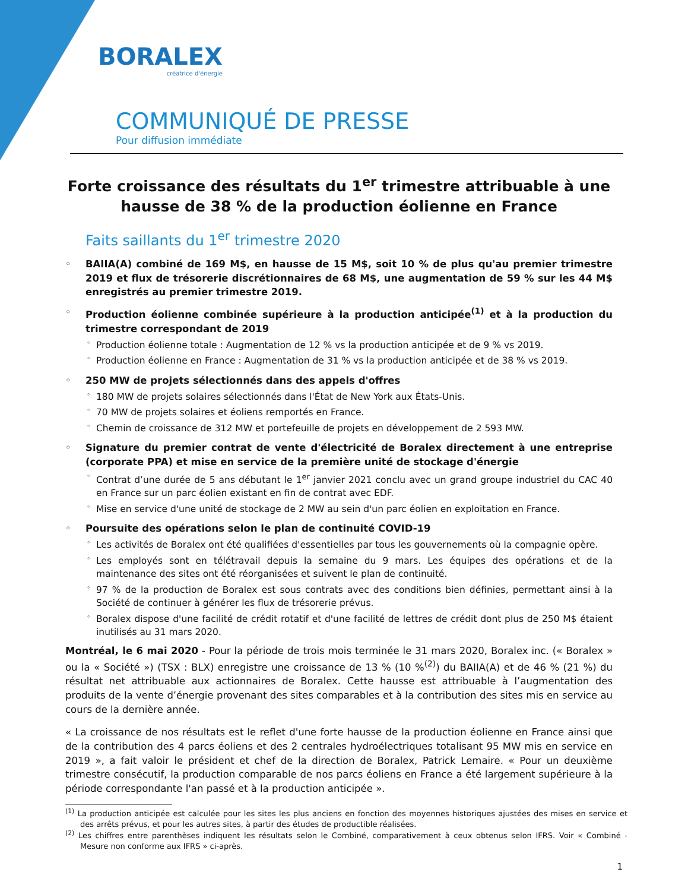BORALEX
créatrice d'énergie
COMMUNIQUÉ DE PRESSE
Pour diffusion immédiate
Forte croissance des résultats du 1<sup>er</sup> trimestre attribuable à une hausse de 38 % de la production éolienne en France
Faits saillants du 1<sup>er</sup> trimestre 2020
BAIIA(A) combiné de 169 M$, en hausse de 15 M$, soit 10 % de plus qu'au premier trimestre 2019 et flux de trésorerie discrétionnaires de 68 M$, une augmentation de 59 % sur les 44 M$ enregistrés au premier trimestre 2019.
Production éolienne combinée supérieure à la production anticipée<sup>(1)</sup> et à la production du trimestre correspondant de 2019
Production éolienne totale : Augmentation de 12 % vs la production anticipée et de 9 % vs 2019.
Production éolienne en France : Augmentation de 31 % vs la production anticipée et de 38 % vs 2019.
250 MW de projets sélectionnés dans des appels d'offres
180 MW de projets solaires sélectionnés dans l'État de New York aux États-Unis.
70 MW de projets solaires et éoliens remportés en France.
Chemin de croissance de 312 MW et portefeuille de projets en développement de 2 593 MW.
Signature du premier contrat de vente d'électricité de Boralex directement à une entreprise (corporate PPA) et mise en service de la première unité de stockage d'énergie
Contrat d’une durée de 5 ans débutant le 1<sup>er</sup> janvier 2021 conclu avec un grand groupe industriel du CAC 40 en France sur un parc éolien existant en fin de contrat avec EDF.
Mise en service d'une unité de stockage de 2 MW au sein d'un parc éolien en exploitation en France.
Poursuite des opérations selon le plan de continuité COVID-19
Les activités de Boralex ont été qualifiées d'essentielles par tous les gouvernements où la compagnie opère.
Les employés sont en télétravail depuis la semaine du 9 mars. Les équipes des opérations et de la maintenance des sites ont été réorganisées et suivent le plan de continuité.
97 % de la production de Boralex est sous contrats avec des conditions bien définies, permettant ainsi à la Société de continuer à générer les flux de trésorerie prévus.
Boralex dispose d'une facilité de crédit rotatif et d'une facilité de lettres de crédit dont plus de 250 M$ étaient inutilisés au 31 mars 2020.
Montréal, le 6 mai 2020 - Pour la période de trois mois terminée le 31 mars 2020, Boralex inc. (« Boralex » ou la « Société ») (TSX : BLX) enregistre une croissance de 13 % (10 %<sup>(2)</sup>) du BAIIA(A) et de 46 % (21 %) du résultat net attribuable aux actionnaires de Boralex. Cette hausse est attribuable à l’augmentation des produits de la vente d’énergie provenant des sites comparables et à la contribution des sites mis en service au cours de la dernière année.
« La croissance de nos résultats est le reflet d'une forte hausse de la production éolienne en France ainsi que de la contribution des 4 parcs éoliens et des 2 centrales hydroélectriques totalisant 95 MW mis en service en 2019 », a fait valoir le président et chef de la direction de Boralex, Patrick Lemaire. « Pour un deuxième trimestre consécutif, la production comparable de nos parcs éoliens en France a été largement supérieure à la période correspondante l'an passé et à la production anticipée ».
<sup>(1)</sup> La production anticipée est calculée pour les sites les plus anciens en fonction des moyennes historiques ajustées des mises en service et des arrêts prévus, et pour les autres sites, à partir des études de productible réalisées.
<sup>(2)</sup> Les chiffres entre parenthèses indiquent les résultats selon le Combiné, comparativement à ceux obtenus selon IFRS. Voir « Combiné - Mesure non conforme aux IFRS » ci-après.
1